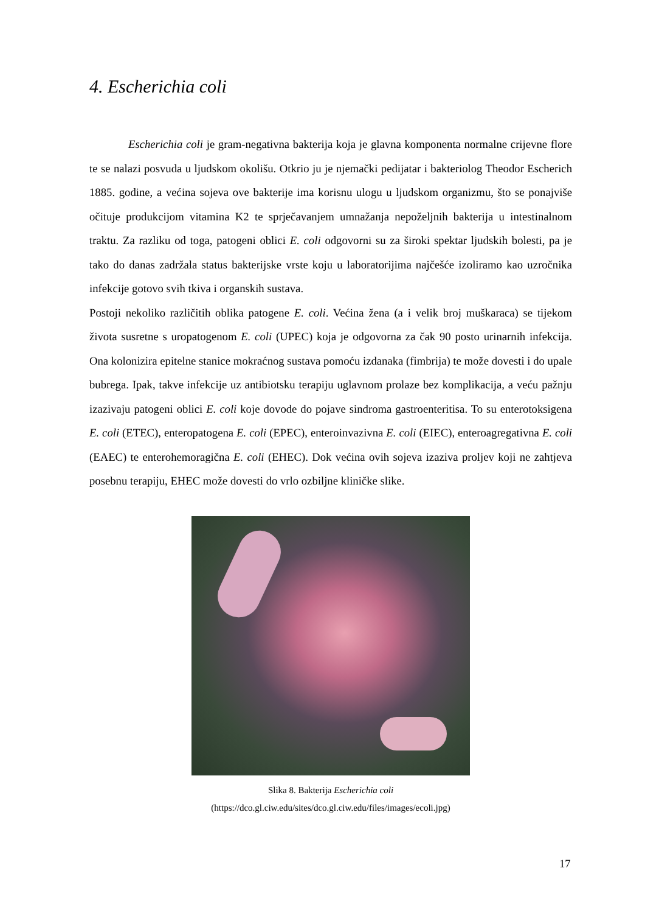4. Escherichia coli
Escherichia coli je gram-negativna bakterija koja je glavna komponenta normalne crijevne flore te se nalazi posvuda u ljudskom okolišu. Otkrio ju je njemački pedijatar i bakteriolog Theodor Escherich 1885. godine, a većina sojeva ove bakterije ima korisnu ulogu u ljudskom organizmu, što se ponajviše očituje produkcijom vitamina K2 te sprječavanjem umnažanja nepoželjnih bakterija u intestinalnom traktu. Za razliku od toga, patogeni oblici E. coli odgovorni su za široki spektar ljudskih bolesti, pa je tako do danas zadržala status bakterijske vrste koju u laboratorijima najčešće izoliramo kao uzročnika infekcije gotovo svih tkiva i organskih sustava.
Postoji nekoliko različitih oblika patogene E. coli. Većina žena (a i velik broj muškaraca) se tijekom života susretne s uropatogenom E. coli (UPEC) koja je odgovorna za čak 90 posto urinarnih infekcija. Ona kolonizira epitelne stanice mokraćnog sustava pomoću izdanaka (fimbrija) te može dovesti i do upale bubrega. Ipak, takve infekcije uz antibiotsku terapiju uglavnom prolaze bez komplikacija, a veću pažnju izazivaju patogeni oblici E. coli koje dovode do pojave sindroma gastroenteritisa. To su enterotoksigena E. coli (ETEC), enteropatogena E. coli (EPEC), enteroinvazivna E. coli (EIEC), enteroagregativna E. coli (EAEC) te enterohemoragična E. coli (EHEC). Dok većina ovih sojeva izaziva proljev koji ne zahtjeva posebnu terapiju, EHEC može dovesti do vrlo ozbiljne kliničke slike.
Slika 8. Bakterija Escherichia coli
(https://dco.gl.ciw.edu/sites/dco.gl.ciw.edu/files/images/ecoli.jpg)
17